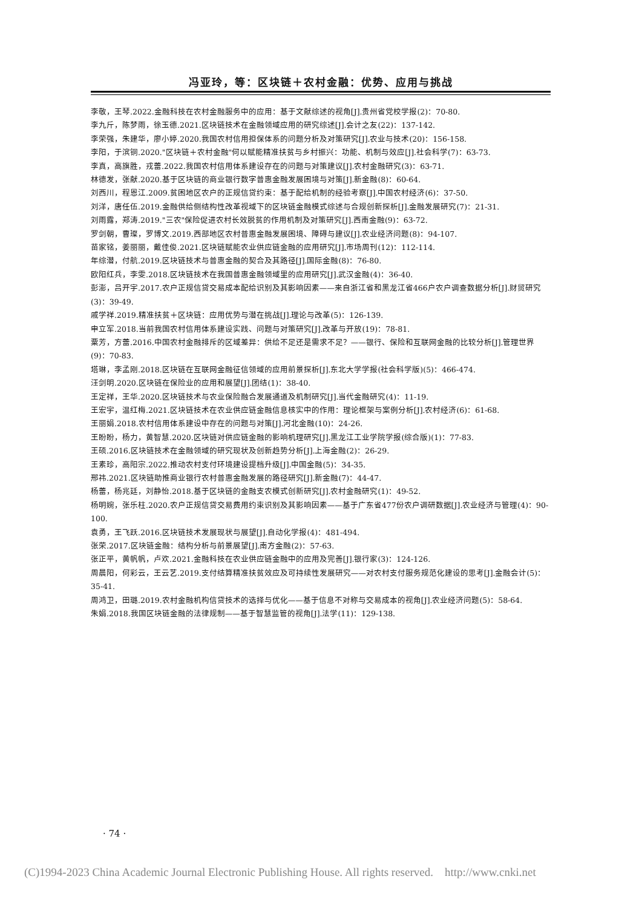冯亚玲，等：区块链＋农村金融：优势、应用与挑战
李敬，王琴.2022.金融科技在农村金融服务中的应用：基于文献综述的视角[J].贵州省党校学报(2)：70-80.
李九斤，陈梦雨，徐玉德.2021.区块链技术在金融领域应用的研究综述[J].会计之友(22)：137-142.
李荣强，朱建华，廖小婷.2020.我国农村信用担保体系的问题分析及对策研究[J].农业与技术(20)：156-158.
李阳，于滨铜.2020."区块链＋农村金融"何以赋能精准扶贫与乡村振兴：功能、机制与效应[J].社会科学(7)：63-73.
李真，高旗胜，戎蕾.2022.我国农村信用体系建设存在的问题与对策建议[J].农村金融研究(3)：63-71.
林德发，张献.2020.基于区块链的商业银行数字普惠金融发展困境与对策[J].新金融(8)：60-64.
刘西川，程恩江.2009.贫困地区农户的正规信贷约束：基于配给机制的经验考察[J].中国农村经济(6)：37-50.
刘洋，唐任伍.2019.金融供给侧结构性改革视域下的区块链金融模式综述与合规创新探析[J].金融发展研究(7)：21-31.
刘雨露，郑涛.2019."三农"保险促进农村长效脱贫的作用机制及对策研究[J].西南金融(9)：63-72.
罗剑朝，曹璨，罗博文.2019.西部地区农村普惠金融发展困境、障碍与建议[J].农业经济问题(8)：94-107.
苗家铭，姜丽丽，戴佳俊.2021.区块链赋能农业供应链金融的应用研究[J].市场周刊(12)：112-114.
年综潜，付航.2019.区块链技术与普惠金融的契合及其路径[J].国际金融(8)：76-80.
欧阳红兵，李雯.2018.区块链技术在我国普惠金融领域里的应用研究[J].武汉金融(4)：36-40.
彭澎，吕开宇.2017.农户正规信贷交易成本配给识别及其影响因素——来自浙江省和黑龙江省466户农户调查数据分析[J].财贸研究(3)：39-49.
戚学祥.2019.精准扶贫＋区块链：应用优势与潜在挑战[J].理论与改革(5)：126-139.
申立军.2018.当前我国农村信用体系建设实践、问题与对策研究[J].改革与开放(19)：78-81.
粟芳，方蕾.2016.中国农村金融排斥的区域差异：供给不足还是需求不足？——银行、保险和互联网金融的比较分析[J].管理世界(9)：70-83.
塔琳，李孟刚.2018.区块链在互联网金融征信领域的应用前景探析[J].东北大学学报(社会科学版)(5)：466-474.
汪剑明.2020.区块链在保险业的应用和展望[J].团结(1)：38-40.
王定祥，王华.2020.区块链技术与农业保险融合发展通道及机制研究[J].当代金融研究(4)：11-19.
王宏宇，温红梅.2021.区块链技术在农业供应链金融信息核实中的作用：理论框架与案例分析[J].农村经济(6)：61-68.
王丽娟.2018.农村信用体系建设中存在的问题与对策[J].河北金融(10)：24-26.
王盼盼，杨力，黄智慧.2020.区块链对供应链金融的影响机理研究[J].黑龙江工业学院学报(综合版)(1)：77-83.
王硕.2016.区块链技术在金融领域的研究现状及创新趋势分析[J].上海金融(2)：26-29.
王素珍，高阳宗.2022.推动农村支付环境建设提档升级[J].中国金融(5)：34-35.
邢祎.2021.区块链助推商业银行农村普惠金融发展的路径研究[J].新金融(7)：44-47.
杨蕾，杨兆廷，刘静怡.2018.基于区块链的金融支农模式创新研究[J].农村金融研究(1)：49-52.
杨明婉，张乐柱.2020.农户正规信贷交易费用约束识别及其影响因素——基于广东省477份农户调研数据[J].农业经济与管理(4)：90-100.
袁勇，王飞跃.2016.区块链技术发展现状与展望[J].自动化学报(4)：481-494.
张荣.2017.区块链金融：结构分析与前景展望[J].南方金融(2)：57-63.
张正平，黄帆帆，卢欢.2021.金融科技在农业供应链金融中的应用及完善[J].银行家(3)：124-126.
周晨阳，何彩云，王云艺.2019.支付结算精准扶贫效应及可持续性发展研究——对农村支付服务规范化建设的思考[J].金融会计(5)：35-41.
周鸿卫，田璐.2019.农村金融机构信贷技术的选择与优化——基于信息不对称与交易成本的视角[J].农业经济问题(5)：58-64.
朱娟.2018.我国区块链金融的法律规制——基于智慧监管的视角[J].法学(11)：129-138.
· 74 ·
(C)1994-2023 China Academic Journal Electronic Publishing House. All rights reserved. http://www.cnki.net